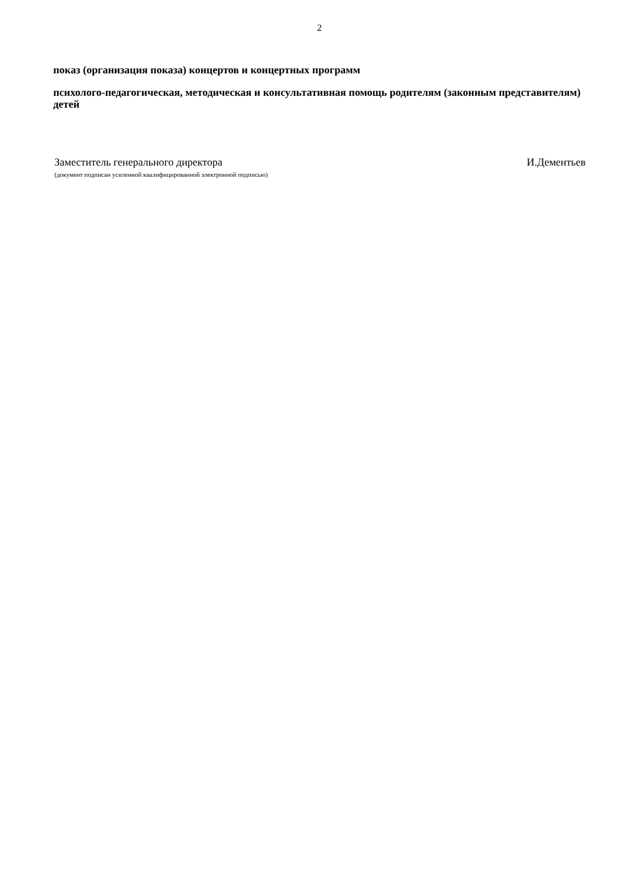2
показ (организация показа) концертов и концертных программ
психолого-педагогическая, методическая и консультативная помощь родителям (законным представителям) детей
Заместитель генерального директора И.Дементьев
(документ подписан усиленной квалифицированной электронной подписью)